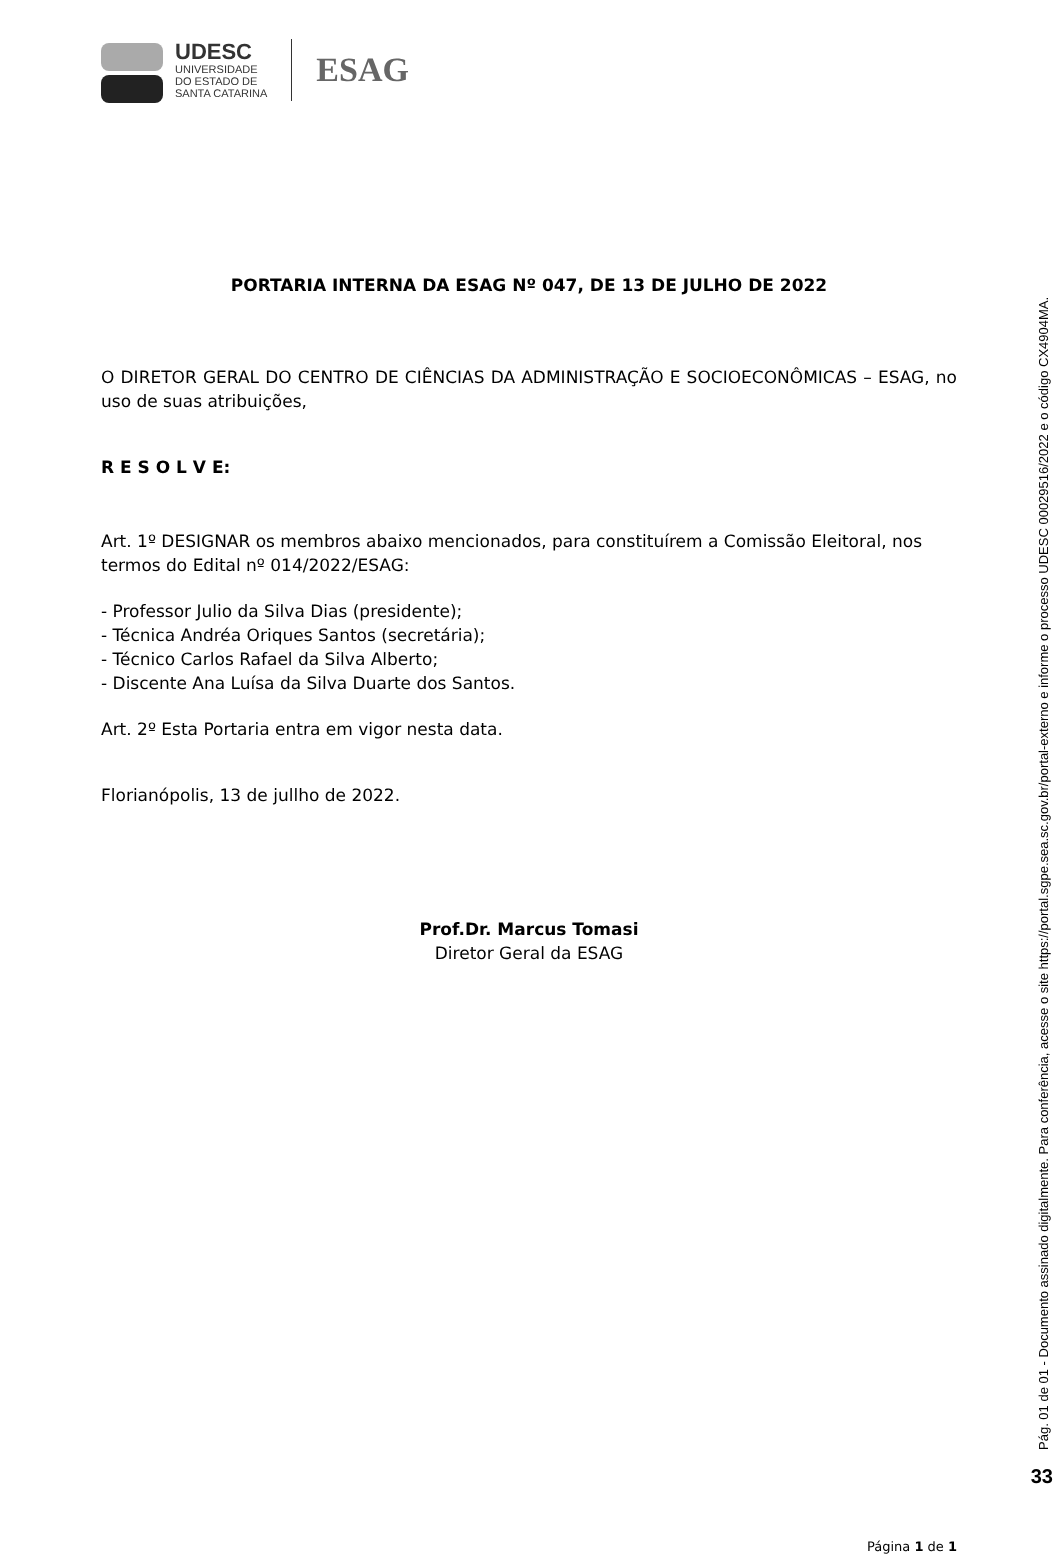UDESC
UNIVERSIDADE
DO ESTADO DE
SANTA CATARINA
ESAG
PORTARIA INTERNA DA ESAG Nº 047, DE 13 DE JULHO DE 2022
O DIRETOR GERAL DO CENTRO DE CIÊNCIAS DA ADMINISTRAÇÃO E SOCIOECONÔMICAS – ESAG, no uso de suas atribuições,
R E S O L V E:
Art. 1º DESIGNAR os membros abaixo mencionados, para constituírem a Comissão Eleitoral, nos termos do Edital nº 014/2022/ESAG:
- Professor Julio da Silva Dias (presidente);
- Técnica Andréa Oriques Santos (secretária);
- Técnico Carlos Rafael da Silva Alberto;
- Discente Ana Luísa da Silva Duarte dos Santos.
Art. 2º Esta Portaria entra em vigor nesta data.
Florianópolis, 13 de jullho de 2022.
Prof.Dr. Marcus Tomasi
Diretor Geral da ESAG
Página 1 de 1
Pág. 01 de 01 - Documento assinado digitalmente. Para conferência, acesse o site https://portal.sgpe.sea.sc.gov.br/portal-externo e informe o processo UDESC 00029516/2022 e o código CX4904MA.
33